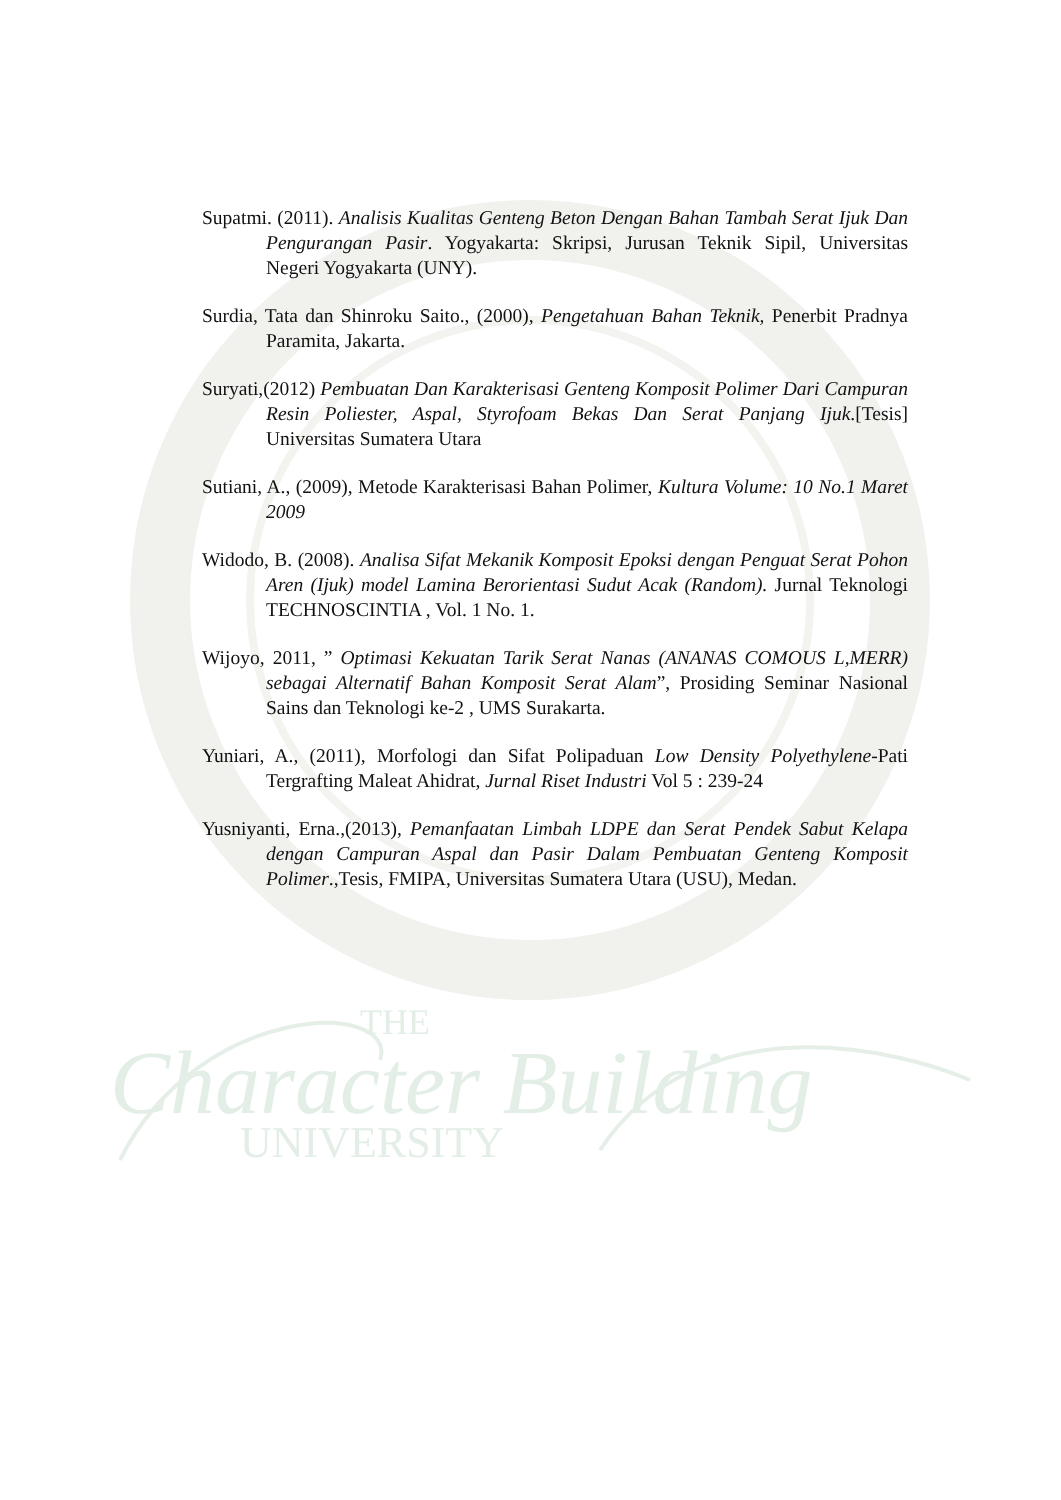Supatmi. (2011). Analisis Kualitas Genteng Beton Dengan Bahan Tambah Serat Ijuk Dan Pengurangan Pasir. Yogyakarta: Skripsi, Jurusan Teknik Sipil, Universitas Negeri Yogyakarta (UNY).
Surdia, Tata dan Shinroku Saito., (2000), Pengetahuan Bahan Teknik, Penerbit Pradnya Paramita, Jakarta.
Suryati,(2012) Pembuatan Dan Karakterisasi Genteng Komposit Polimer Dari Campuran Resin Poliester, Aspal, Styrofoam Bekas Dan Serat Panjang Ijuk.[Tesis] Universitas Sumatera Utara
Sutiani, A., (2009), Metode Karakterisasi Bahan Polimer, Kultura Volume: 10 No.1 Maret 2009
Widodo, B. (2008). Analisa Sifat Mekanik Komposit Epoksi dengan Penguat Serat Pohon Aren (Ijuk) model Lamina Berorientasi Sudut Acak (Random). Jurnal Teknologi TECHNOSCINTIA , Vol. 1 No. 1.
Wijoyo, 2011, ” Optimasi Kekuatan Tarik Serat Nanas (ANANAS COMOUS L,MERR) sebagai Alternatif Bahan Komposit Serat Alam”, Prosiding Seminar Nasional Sains dan Teknologi ke-2 , UMS Surakarta.
Yuniari, A., (2011), Morfologi dan Sifat Polipaduan Low Density Polyethylene-Pati Tergrafting Maleat Ahidrat, Jurnal Riset Industri Vol 5 : 239-24
Yusniyanti, Erna.,(2013), Pemanfaatan Limbah LDPE dan Serat Pendek Sabut Kelapa dengan Campuran Aspal dan Pasir Dalam Pembuatan Genteng Komposit Polimer.,Tesis, FMIPA, Universitas Sumatera Utara (USU), Medan.
THE
Character Building
UNIVERSITY